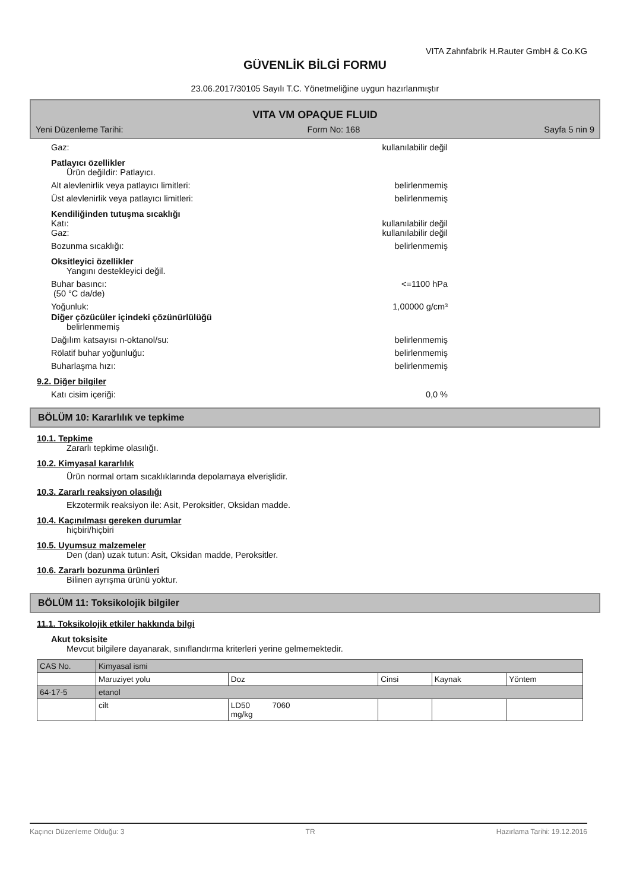VITA Zahnfabrik H.Rauter GmbH & Co.KG
GÜVENLİK BİLGİ FORMU
23.06.2017/30105 Sayılı T.C. Yönetmeliğine uygun hazırlanmıştır
VITA VM OPAQUE FLUID
Yeni Düzenleme Tarihi: Form No: 168 Sayfa 5 nin 9
Gaz: kullanılabilir değil
Patlayıcı özellikler
Ürün değildir: Patlayıcı.
Alt alevlenirlik veya patlayıcı limitleri: belirlenmemiş
Üst alevlenirlik veya patlayıcı limitleri: belirlenmemiş
Kendiliğinden tutuşma sıcaklığı
Katı: kullanılabilir değil
Gaz: kullanılabilir değil
Bozunma sıcaklığı: belirlenmemiş
Oksitleyici özellikler
Yangını destekleyici değil.
Buhar basıncı:
(50 °C da/de)
<=1100 hPa
Yoğunluk: 1,00000 g/cm³
Diğer çözücüler içindeki çözünürlülüğü
belirlenmemiş
Dağılım katsayısı n-oktanol/su: belirlenmemiş
Rölatif buhar yoğunluğu: belirlenmemiş
Buharlaşma hızı: belirlenmemiş
9.2. Diğer bilgiler
Katı cisim içeriği: 0,0 %
BÖLÜM 10: Kararlılık ve tepkime
10.1. Tepkime
Zararlı tepkime olasılığı.
10.2. Kimyasal kararlılık
Ürün normal ortam sıcaklıklarında depolamaya elverişlidir.
10.3. Zararlı reaksiyon olasılığı
Ekzotermik reaksiyon ile: Asit, Peroksitler, Oksidan madde.
10.4. Kaçınılması gereken durumlar
hiçbiri/hiçbiri
10.5. Uyumsuz malzemeler
Den (dan) uzak tutun: Asit, Oksidan madde, Peroksitler.
10.6. Zararlı bozunma ürünleri
Bilinen ayrışma ürünü yoktur.
BÖLÜM 11: Toksikolojik bilgiler
11.1. Toksikolojik etkiler hakkında bilgi
Akut toksisite
Mevcut bilgilere dayanarak, sınıflandırma kriterleri yerine gelmemektedir.
| CAS No. | Kimyasal ismi | | | | |
| | Maruziyet yolu | Doz | Cinsi | Kaynak | Yöntem |
| 64-17-5 | etanol | | | | |
| | cilt | LD50 7060 mg/kg | | | |
Kaçıncı Düzenleme Olduğu: 3 TR Hazırlama Tarihi: 19.12.2016